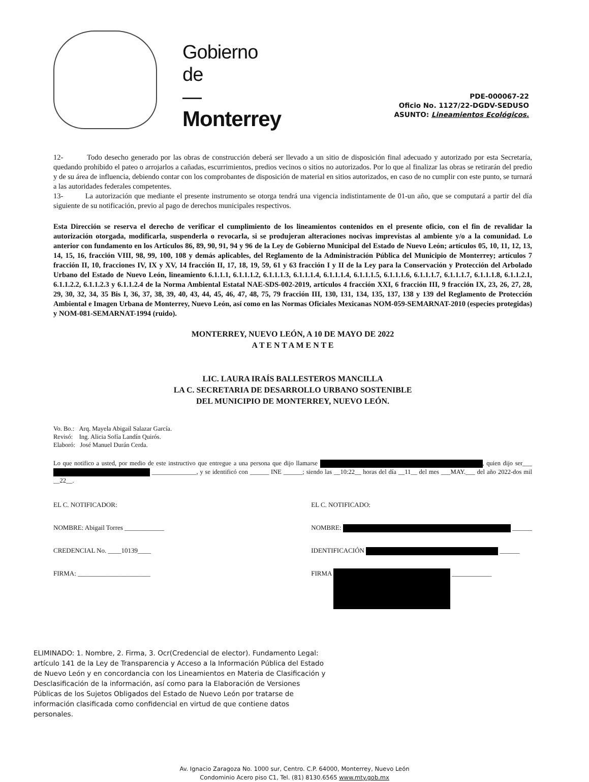Gobierno
de
—
Monterrey
PDE-000067-22
Oficio No. 1127/22-DGDV-SEDUSO
ASUNTO: Lineamientos Ecológicos.
12- Todo desecho generado por las obras de construcción deberá ser llevado a un sitio de disposición final adecuado y autorizado por esta Secretaría, quedando prohibido el pateo o arrojarlos a cañadas, escurrimientos, predios vecinos o sitios no autorizados. Por lo que al finalizar las obras se retirarán del predio y de su área de influencia, debiendo contar con los comprobantes de disposición de material en sitios autorizados, en caso de no cumplir con este punto, se turnará a las autoridades federales competentes.
13- La autorización que mediante el presente instrumento se otorga tendrá una vigencia indistintamente de 01-un año, que se computará a partir del día siguiente de su notificación, previo al pago de derechos municipales respectivos.
Esta Dirección se reserva el derecho de verificar el cumplimiento de los lineamientos contenidos en el presente oficio, con el fin de revalidar la autorización otorgada, modificarla, suspenderla o revocarla, si se produjeran alteraciones nocivas imprevistas al ambiente y/o a la comunidad. Lo anterior con fundamento en los Artículos 86, 89, 90, 91, 94 y 96 de la Ley de Gobierno Municipal del Estado de Nuevo León; artículos 05, 10, 11, 12, 13, 14, 15, 16, fracción VIII, 98, 99, 100, 108 y demás aplicables, del Reglamento de la Administración Pública del Municipio de Monterrey; artículos 7 fracción II, 10, fracciones IV, IX y XV, 14 fracción II, 17, 18, 19, 59, 61 y 63 fracción I y II de la Ley para la Conservación y Protección del Arbolado Urbano del Estado de Nuevo León, lineamiento 6.1.1.1, 6.1.1.1.2, 6.1.1.1.3, 6.1.1.1.4, 6.1.1.1.4, 6.1.1.1.5, 6.1.1.1.6, 6.1.1.1.7, 6.1.1.1.7, 6.1.1.1.8, 6.1.1.2.1, 6.1.1.2.2, 6.1.1.2.3 y 6.1.1.2.4 de la Norma Ambiental Estatal NAE-SDS-002-2019, artículos 4 fracción XXI, 6 fracción III, 9 fracción IX, 23, 26, 27, 28, 29, 30, 32, 34, 35 Bis I, 36, 37, 38, 39, 40, 43, 44, 45, 46, 47, 48, 75, 79 fracción III, 130, 131, 134, 135, 137, 138 y 139 del Reglamento de Protección Ambiental e Imagen Urbana de Monterrey, Nuevo León, así como en las Normas Oficiales Mexicanas NOM-059-SEMARNAT-2010 (especies protegidas) y NOM-081-SEMARNAT-1994 (ruido).
MONTERREY, NUEVO LEÓN, A 10 DE MAYO DE 2022
A T E N T A M E N T E
LIC. LAURA IRAÍS BALLESTEROS MANCILLA
LA C. SECRETARIA DE DESARROLLO URBANO SOSTENIBLE
DEL MUNICIPIO DE MONTERREY, NUEVO LEÓN.
Vo. Bo.: Arq. Mayela Abigail Salazar García.
Revisó: Ing. Alicia Sofía Landín Quirós.
Elaboró: José Manuel Durán Cerda.
Lo que notifico a usted, por medio de este instructivo que entregue a una persona que dijo llamarse , quien dijo ser___ ______________, y se identificó con ______ INE ______; siendo las __10:22__ horas del día __11__ del mes ___MAY.___ del año 2022-dos mil __22__.
EL C. NOTIFICADOR:
NOMBRE: Abigail Torres ____________
CREDENCIAL No. ____10139____
FIRMA: ______________________
EL C. NOTIFICADO:
NOMBRE: ______
IDENTIFICACIÓN ______
FIRMA ____________
ELIMINADO: 1. Nombre, 2. Firma, 3. Ocr(Credencial de elector). Fundamento Legal: artículo 141 de la Ley de Transparencia y Acceso a la Información Pública del Estado de Nuevo León y en concordancia con los Lineamientos en Materia de Clasificación y Desclasificación de la información, así como para la Elaboración de Versiones Públicas de los Sujetos Obligados del Estado de Nuevo León por tratarse de información clasificada como confidencial en virtud de que contiene datos personales.
Av. Ignacio Zaragoza No. 1000 sur, Centro. C.P. 64000, Monterrey, Nuevo León
Condominio Acero piso C1, Tel. (81) 8130.6565 www.mty.gob.mx